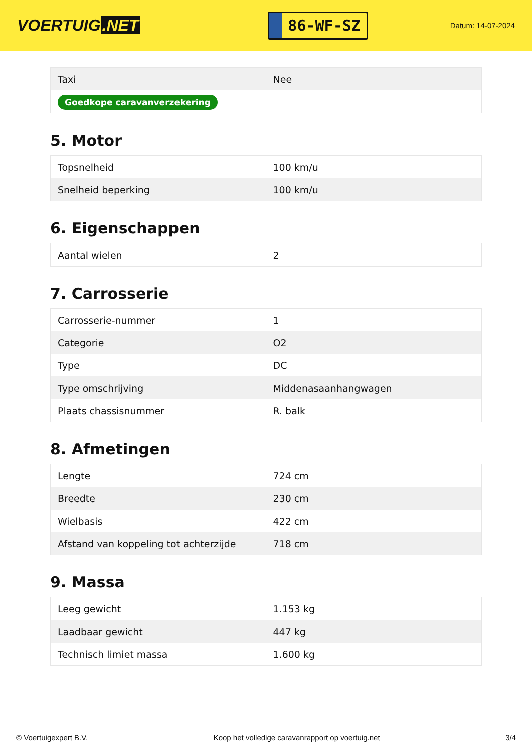VOERTUIG.NET
86-WF-SZ
Datum: 14-07-2024
| Taxi | Nee |
| Goedkope caravanverzekering | |
5. Motor
| Topsnelheid | 100 km/u |
| Snelheid beperking | 100 km/u |
6. Eigenschappen
| Aantal wielen | 2 |
7. Carrosserie
| Carrosserie-nummer | 1 |
| Categorie | O2 |
| Type | DC |
| Type omschrijving | Middenasaanhangwagen |
| Plaats chassisnummer | R. balk |
8. Afmetingen
| Lengte | 724 cm |
| Breedte | 230 cm |
| Wielbasis | 422 cm |
| Afstand van koppeling tot achterzijde | 718 cm |
9. Massa
| Leeg gewicht | 1.153 kg |
| Laadbaar gewicht | 447 kg |
| Technisch limiet massa | 1.600 kg |
© Voertuigexpert B.V. Koop het volledige caravanrapport op voertuig.net 3/4